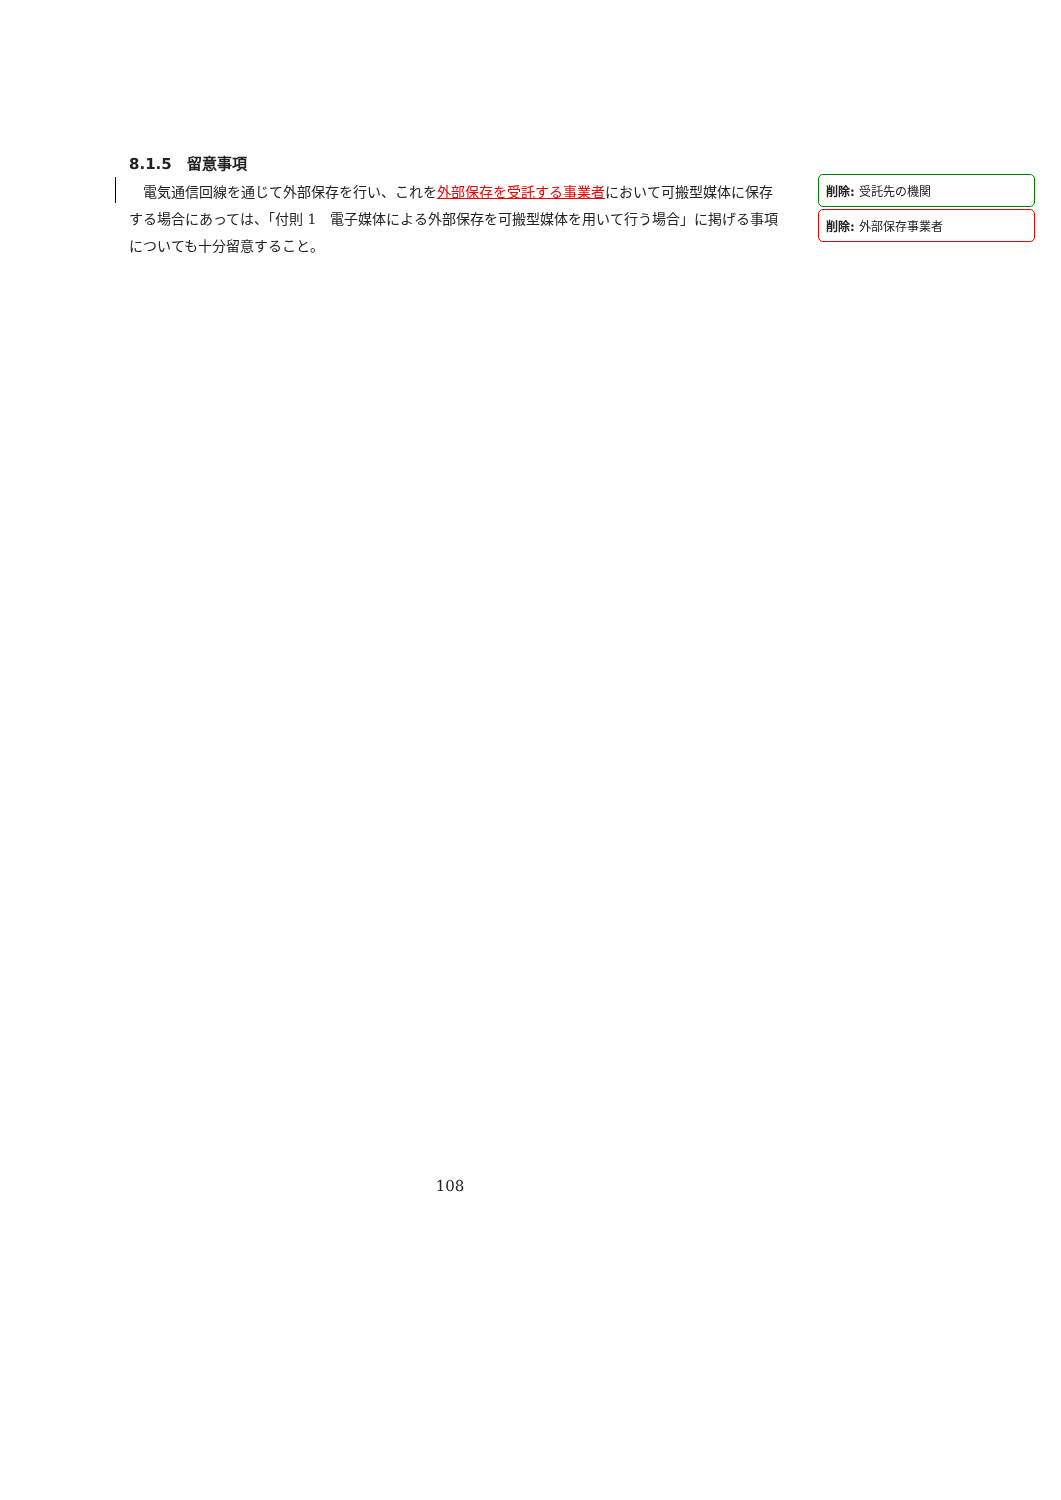8.1.5　留意事項
電気通信回線を通じて外部保存を行い、これを外部保存を受託する事業者において可搬型媒体に保存する場合にあっては、「付則 1　電子媒体による外部保存を可搬型媒体を用いて行う場合」に掲げる事項についても十分留意すること。
削除: 受託先の機関
削除: 外部保存事業者
108